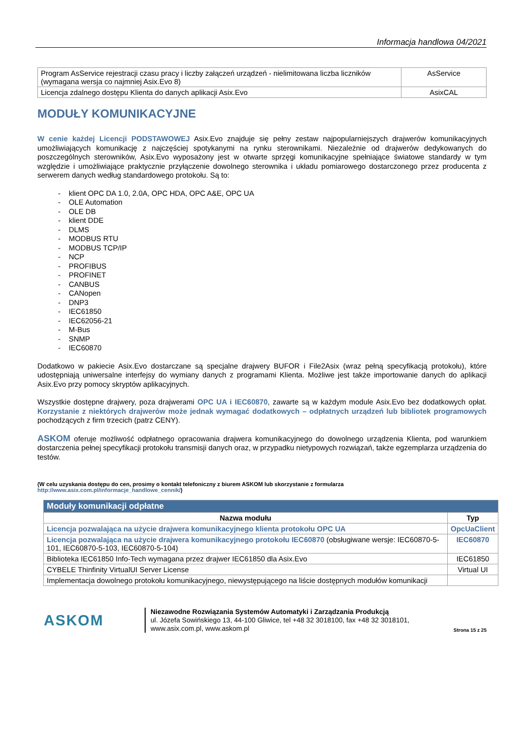Informacja handlowa 04/2021
| Program AsService rejestracji czasu pracy i liczby załączeń urządzeń - nielimitowana liczba liczników (wymagana wersja co najmniej Asix.Evo 8) | AsService |
| Licencja zdalnego dostępu Klienta do danych aplikacji Asix.Evo | AsixCAL |
MODUŁY KOMUNIKACYJNE
W cenie każdej Licencji PODSTAWOWEJ Asix.Evo znajduje się pełny zestaw najpopularniejszych drajwerów komunikacyjnych umożliwiających komunikację z najczęściej spotykanymi na rynku sterownikami. Niezależnie od drajwerów dedykowanych do poszczególnych sterowników, Asix.Evo wyposażony jest w otwarte sprzęgi komunikacyjne spełniające światowe standardy w tym względzie i umożliwiające praktycznie przyłączenie dowolnego sterownika i układu pomiarowego dostarczonego przez producenta z serwerem danych według standardowego protokołu. Są to:
- klient OPC DA 1.0, 2.0A, OPC HDA, OPC A&E, OPC UA
- OLE Automation
- OLE DB
- klient DDE
- DLMS
- MODBUS RTU
- MODBUS TCP/IP
- NCP
- PROFIBUS
- PROFINET
- CANBUS
- CANopen
- DNP3
- IEC61850
- IEC62056-21
- M-Bus
- SNMP
- IEC60870
Dodatkowo w pakiecie Asix.Evo dostarczane są specjalne drajwery BUFOR i File2Asix (wraz pełną specyfikacją protokołu), które udostępniają uniwersalne interfejsy do wymiany danych z programami Klienta. Możliwe jest także importowanie danych do aplikacji Asix.Evo przy pomocy skryptów aplikacyjnych.
Wszystkie dostępne drajwery, poza drajwerami OPC UA i IEC60870, zawarte są w każdym module Asix.Evo bez dodatkowych opłat. Korzystanie z niektórych drajwerów może jednak wymagać dodatkowych – odpłatnych urządzeń lub bibliotek programowych pochodzących z firm trzecich (patrz CENY).
ASKOM oferuje możliwość odpłatnego opracowania drajwera komunikacyjnego do dowolnego urządzenia Klienta, pod warunkiem dostarczenia pełnej specyfikacji protokołu transmisji danych oraz, w przypadku nietypowych rozwiązań, także egzemplarza urządzenia do testów.
(W celu uzyskania dostępu do cen, prosimy o kontakt telefoniczny z biurem ASKOM lub skorzystanie z formularza
http://www.asix.com.pl/informacje_handlowe_cennik/)
| Moduły komunikacji odpłatne | |
| --- | --- |
| Nazwa modułu | Typ |
| Licencja pozwalająca na użycie drajwera komunikacyjnego klienta protokołu OPC UA | OpcUaClient |
| Licencja pozwalająca na użycie drajwera komunikacyjnego protokołu IEC60870 (obsługiwane wersje: IEC60870-5-101, IEC60870-5-103, IEC60870-5-104) | IEC60870 |
| Biblioteka IEC61850 Info-Tech wymagana przez drajwer IEC61850 dla Asix.Evo | IEC61850 |
| CYBELE Thinfinity VirtualUI Server License | Virtual UI |
| Implementacja dowolnego protokołu komunikacyjnego, niewystępującego na liście dostępnych modułów komunikacji | |
ASKOM
Niezawodne Rozwiązania Systemów Automatyki i Zarządzania Produkcją
ul. Józefa Sowińskiego 13, 44-100 Gliwice, tel +48 32 3018100, fax +48 32 3018101,
www.asix.com.pl, www.askom.pl
Strona 15 z 25